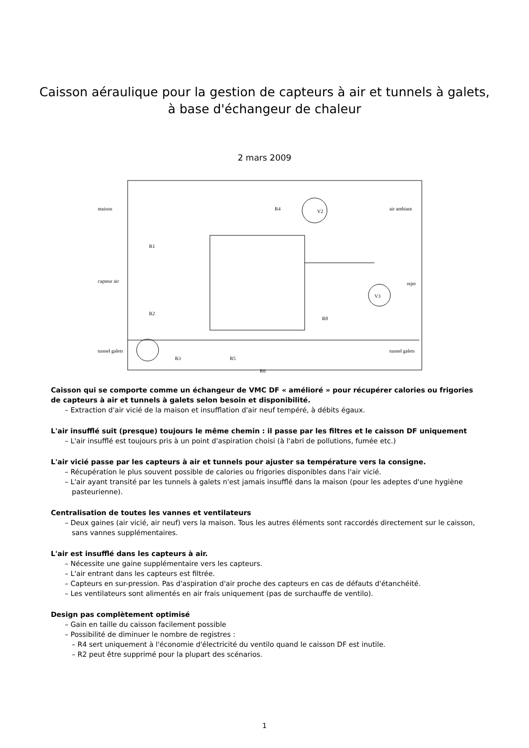Caisson aéraulique pour la gestion de capteurs à air et tunnels à galets,
à base d'échangeur de chaleur
2 mars 2009
maison
R4
V2
air ambiant
R1
capteur air
rejet
V3
R2
R8
tunnel galets
tunnel galets
R3
R5
R6
Caisson qui se comporte comme un échangeur de VMC DF « amélioré » pour récupérer calories ou frigories de capteurs à air et tunnels à galets selon besoin et disponibilité.
– Extraction d'air vicié de la maison et insufflation d'air neuf tempéré, à débits égaux.
L'air insufflé suit (presque) toujours le même chemin : il passe par les filtres et le caisson DF uniquement
– L'air insufflé est toujours pris à un point d'aspiration choisi (à l'abri de pollutions, fumée etc.)
L'air vicié passe par les capteurs à air et tunnels pour ajuster sa température vers la consigne.
– Récupération le plus souvent possible de calories ou frigories disponibles dans l'air vicié.
– L'air ayant transité par les tunnels à galets n'est jamais insufflé dans la maison (pour les adeptes d'une hygiène pasteurienne).
Centralisation de toutes les vannes et ventilateurs
– Deux gaines (air vicié, air neuf) vers la maison. Tous les autres éléments sont raccordés directement sur le caisson, sans vannes supplémentaires.
L'air est insufflé dans les capteurs à air.
– Nécessite une gaine supplémentaire vers les capteurs.
– L'air entrant dans les capteurs est filtrée.
– Capteurs en sur-pression. Pas d'aspiration d'air proche des capteurs en cas de défauts d'étanchéité.
– Les ventilateurs sont alimentés en air frais uniquement (pas de surchauffe de ventilo).
Design pas complètement optimisé
– Gain en taille du caisson facilement possible
– Possibilité de diminuer le nombre de registres :
– R4 sert uniquement à l'économie d'électricité du ventilo quand le caisson DF est inutile.
– R2 peut être supprimé pour la plupart des scénarios.
1